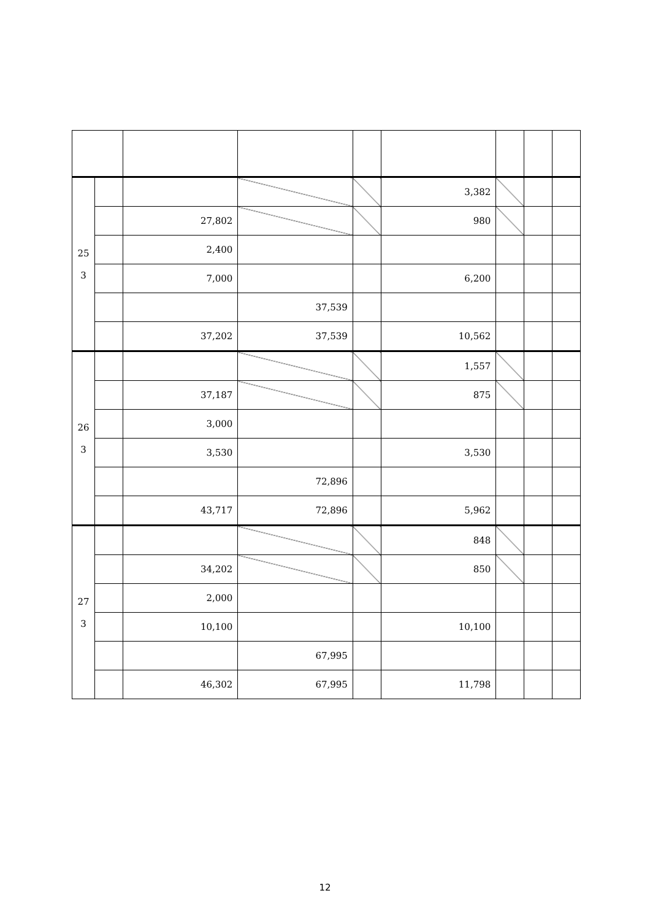| 25 3 | | | | | 3,382 | | | |
| | | 27,802 | | | 980 | | | |
| | | 2,400 | | | | | | |
| | | 7,000 | | | 6,200 | | | |
| | | | 37,539 | | | | | |
| | | 37,202 | 37,539 | | 10,562 | | | |
| 26 3 | | | | | 1,557 | | | |
| | | 37,187 | | | 875 | | | |
| | | 3,000 | | | | | | |
| | | 3,530 | | | 3,530 | | | |
| | | | 72,896 | | | | | |
| | | 43,717 | 72,896 | | 5,962 | | | |
| 27 3 | | | | | 848 | | | |
| | | 34,202 | | | 850 | | | |
| | | 2,000 | | | | | | |
| | | 10,100 | | | 10,100 | | | |
| | | | 67,995 | | | | | |
| | | 46,302 | 67,995 | | 11,798 | | | |
12